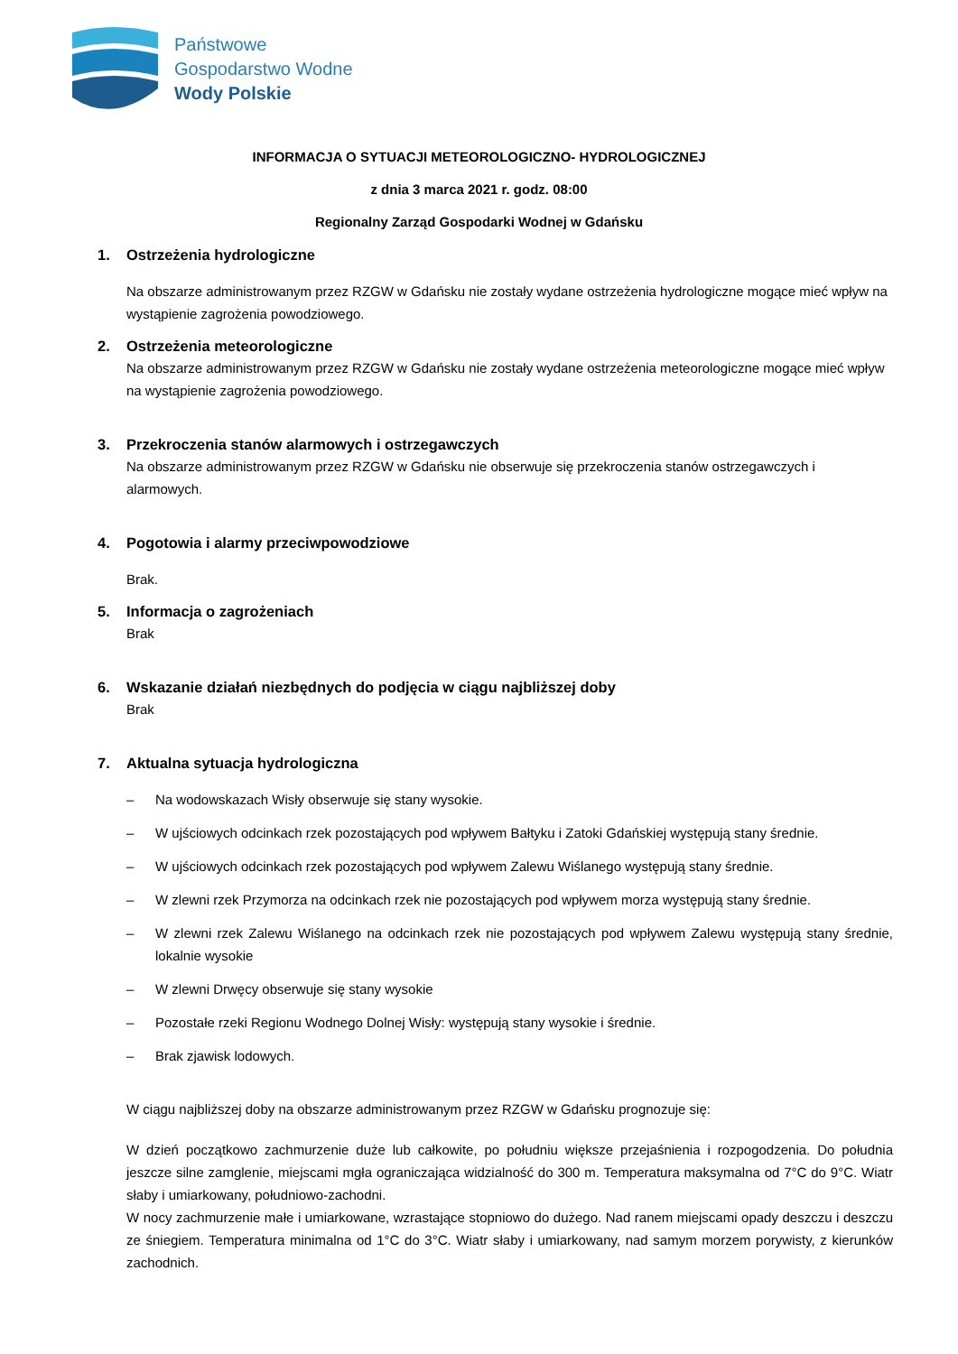Państwowe
Gospodarstwo Wodne
Wody Polskie
INFORMACJA O SYTUACJI METEOROLOGICZNO- HYDROLOGICZNEJ
z dnia 3 marca 2021 r. godz. 08:00
Regionalny Zarząd Gospodarki Wodnej w Gdańsku
1. Ostrzeżenia hydrologiczne
Na obszarze administrowanym przez RZGW w Gdańsku nie zostały wydane ostrzeżenia hydrologiczne mogące mieć wpływ na wystąpienie zagrożenia powodziowego.
2. Ostrzeżenia meteorologiczne
Na obszarze administrowanym przez RZGW w Gdańsku nie zostały wydane ostrzeżenia meteorologiczne mogące mieć wpływ na wystąpienie zagrożenia powodziowego.
3. Przekroczenia stanów alarmowych i ostrzegawczych
Na obszarze administrowanym przez RZGW w Gdańsku nie obserwuje się przekroczenia stanów ostrzegawczych i alarmowych.
4. Pogotowia i alarmy przeciwpowodziowe
Brak.
5. Informacja o zagrożeniach
Brak
6. Wskazanie działań niezbędnych do podjęcia w ciągu najbliższej doby
Brak
7. Aktualna sytuacja hydrologiczna
– Na wodowskazach Wisły obserwuje się stany wysokie.
– W ujściowych odcinkach rzek pozostających pod wpływem Bałtyku i Zatoki Gdańskiej występują stany średnie.
– W ujściowych odcinkach rzek pozostających pod wpływem Zalewu Wiślanego występują stany średnie.
– W zlewni rzek Przymorza na odcinkach rzek nie pozostających pod wpływem morza występują stany średnie.
– W zlewni rzek Zalewu Wiślanego na odcinkach rzek nie pozostających pod wpływem Zalewu występują stany średnie, lokalnie wysokie
– W zlewni Drwęcy obserwuje się stany wysokie
– Pozostałe rzeki Regionu Wodnego Dolnej Wisły: występują stany wysokie i średnie.
– Brak zjawisk lodowych.
W ciągu najbliższej doby na obszarze administrowanym przez RZGW w Gdańsku prognozuje się:
W dzień początkowo zachmurzenie duże lub całkowite, po południu większe przejaśnienia i rozpogodzenia. Do południa jeszcze silne zamglenie, miejscami mgła ograniczająca widzialność do 300 m. Temperatura maksymalna od 7°C do 9°C. Wiatr słaby i umiarkowany, południowo-zachodni.
W nocy zachmurzenie małe i umiarkowane, wzrastające stopniowo do dużego. Nad ranem miejscami opady deszczu i deszczu ze śniegiem. Temperatura minimalna od 1°C do 3°C. Wiatr słaby i umiarkowany, nad samym morzem porywisty, z kierunków zachodnich.